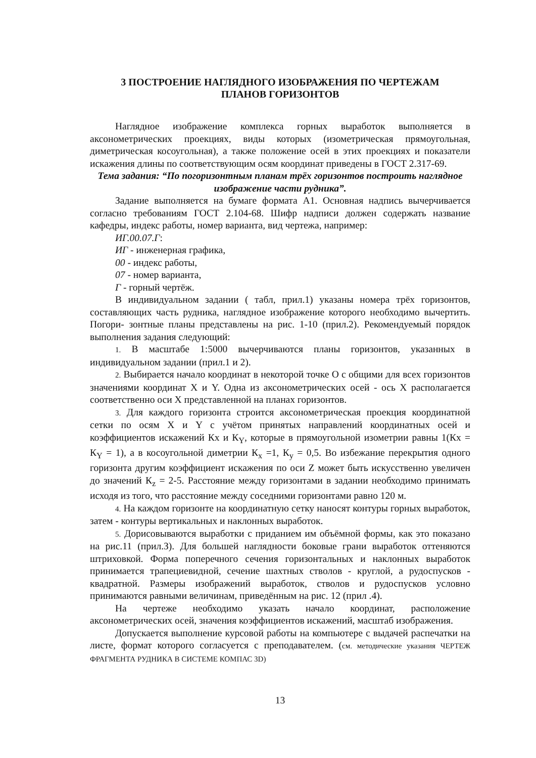3 ПОСТРОЕНИЕ НАГЛЯДНОГО ИЗОБРАЖЕНИЯ ПО ЧЕРТЕЖАМ
ПЛАНОВ ГОРИЗОНТОВ
Наглядное изображение комплекса горных выработок выполняется в аксонометрических проекциях, виды которых (изометрическая прямоугольная, диметрическая косоугольная), а также положение осей в этих проекциях и показатели искажения длины по соответствующим осям координат приведены в ГОСТ 2.317-69.
Тема задания: “По погоризонтным планам трёх горизонтов построить наглядное изображение части рудника”.
Задание выполняется на бумаге формата А1. Основная надпись вычерчивается согласно требованиям ГОСТ 2.104-68. Шифр надписи должен содержать название кафедры, индекс работы, номер варианта, вид чертежа, например:
ИГ.00.07.Г:
ИГ - инженерная графика,
00 - индекс работы,
07 - номер варианта,
Г - горный чертёж.
В индивидуальном задании ( табл, прил.1) указаны номера трёх горизонтов, составляющих часть рудника, наглядное изображение которого необходимо вычертить. Погори- зонтные планы представлены на рис. 1-10 (прил.2). Рекомендуемый порядок выполнения задания следующий:
1. В масштабе 1:5000 вычерчиваются планы горизонтов, указанных в индивидуальном задании (прил.1 и 2).
2. Выбирается начало координат в некоторой точке О с общими для всех горизонтов значениями координат X и Y. Одна из аксонометрических осей - ось X располагается соответственно оси X представленной на планах горизонтов.
3. Для каждого горизонта строится аксонометрическая проекция координатной сетки по осям X и Y с учётом принятых направлений координатных осей и коэффициентов искажений Кх и К<sub>Y</sub>, которые в прямоугольной изометрии равны 1(Кх = К<sub>Y</sub> = 1), а в косоугольной диметрии К<sub>x</sub> =1, К<sub>y</sub> = 0,5. Во избежание перекрытия одного горизонта другим коэффициент искажения по оси Z может быть искусственно увеличен до значений К<sub>z</sub> = 2-5. Расстояние между горизонтами в задании необходимо принимать исходя из того, что расстояние между соседними горизонтами равно 120 м.
4. На каждом горизонте на координатную сетку наносят контуры горных выработок, затем - контуры вертикальных и наклонных выработок.
5. Дорисовываются выработки с приданием им объёмной формы, как это показано на рис.11 (прил.З). Для большей наглядности боковые грани выработок оттеняются штриховкой. Форма поперечного сечения горизонтальных и наклонных выработок принимается трапециевидной, сечение шахтных стволов - круглой, а рудоспусков - квадратной. Размеры изображений выработок, стволов и рудоспусков условно принимаются равными величинам, приведённым на рис. 12 (прил .4).
На чертеже необходимо указать начало координат, расположение аксонометрических осей, значения коэффициентов искажений, масштаб изображения.
Допускается выполнение курсовой работы на компьютере с выдачей распечатки на листе, формат которого согласуется с преподавателем. (см. методические указания ЧЕРТЕЖ ФРАГМЕНТА РУДНИКА В СИСТЕМЕ КОМПАС 3D)
13